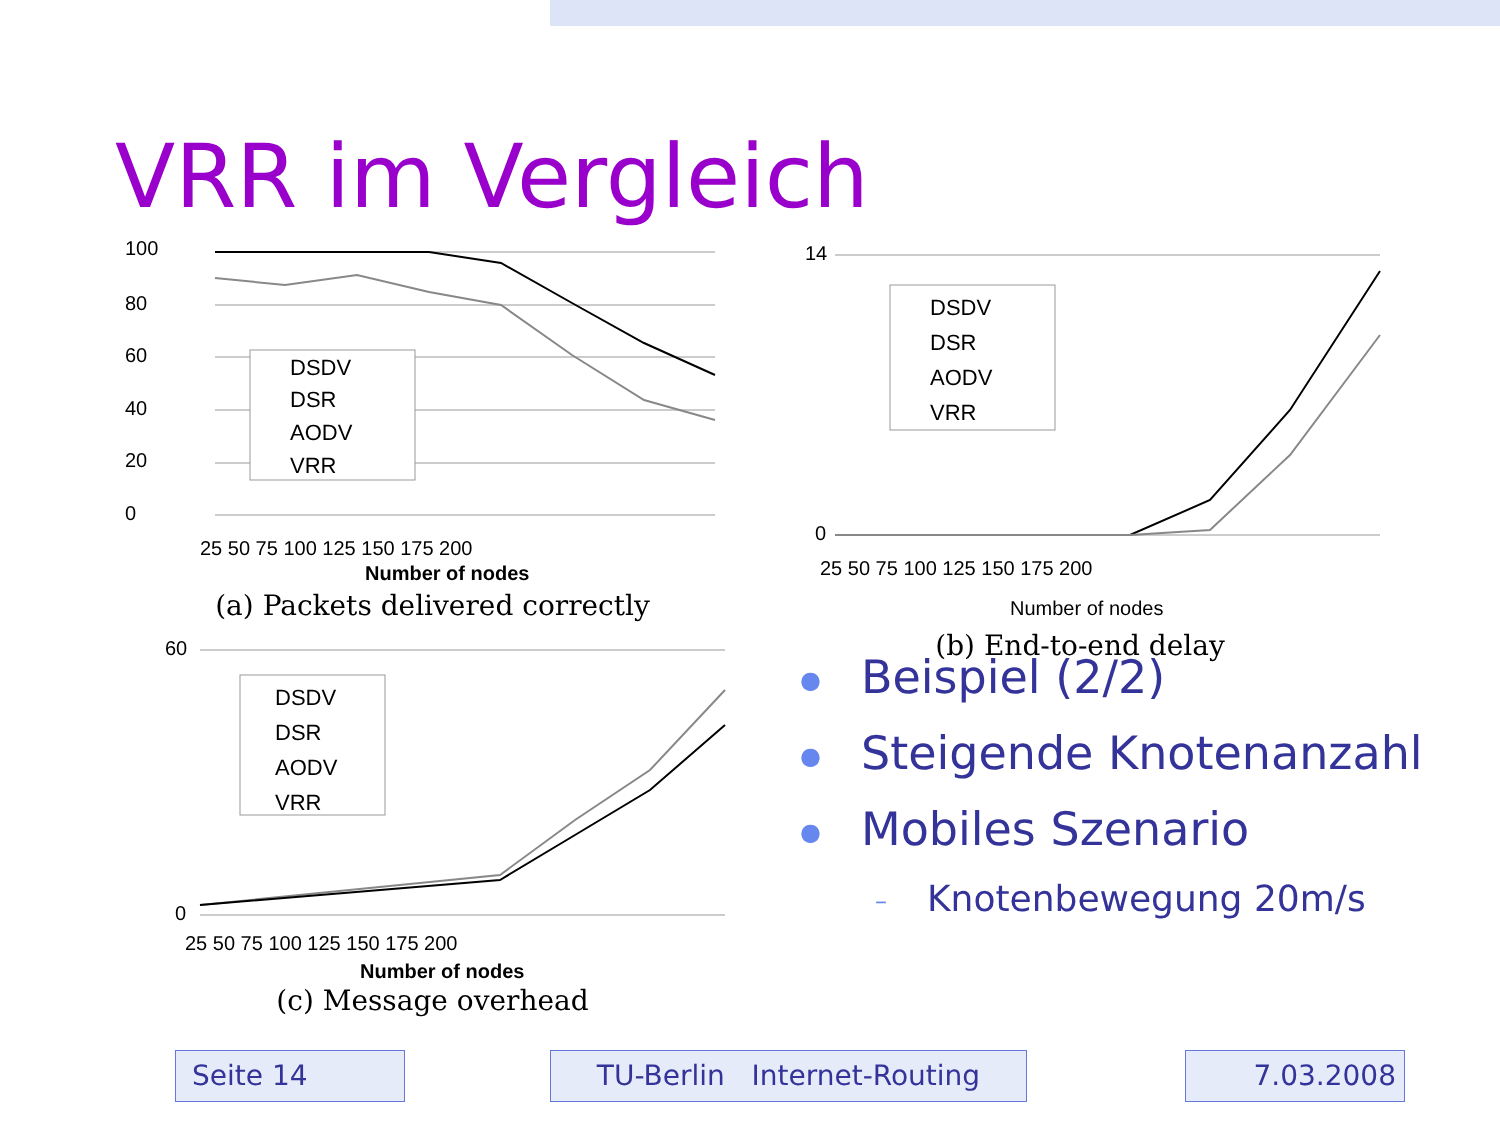VRR im Vergleich
100
80
60
40
20
0
DSDV
DSR
AODV
VRR
25 50 75 100 125 150 175 200
Number of nodes
(a) Packets delivered correctly
DSDV
DSR
AODV
VRR
14
0
25 50 75 100 125 150 175 200
Number of nodes
(b) End-to-end delay
DSDV
DSR
AODV
VRR
60
0
25 50 75 100 125 150 175 200
Number of nodes
(c) Message overhead
● Beispiel (2/2)
● Steigende Knotenanzahl
● Mobiles Szenario
– Knotenbewegung 20m/s
Seite 14 TU-Berlin Internet-Routing 7.03.2008